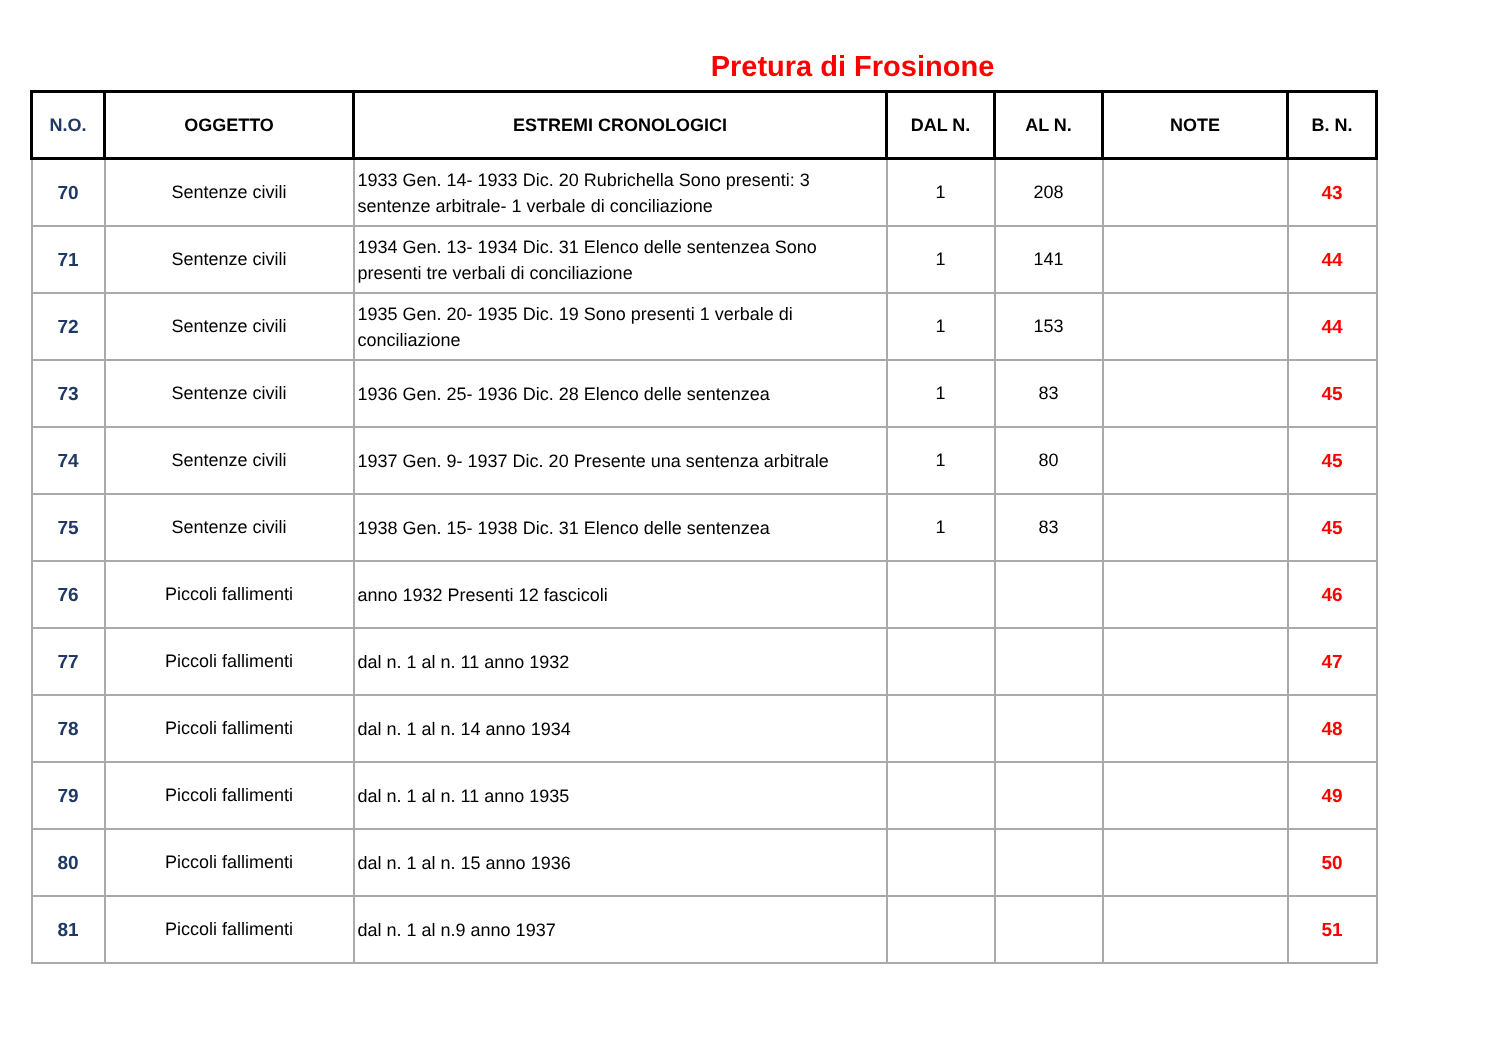Pretura di Frosinone
| N.O. | OGGETTO | ESTREMI CRONOLOGICI | DAL N. | AL N. | NOTE | B. N. |
| --- | --- | --- | --- | --- | --- | --- |
| 70 | Sentenze civili | 1933 Gen. 14- 1933 Dic. 20 Rubrichella Sono presenti: 3 sentenze arbitrale- 1 verbale di conciliazione | 1 | 208 | | 43 |
| 71 | Sentenze civili | 1934 Gen. 13- 1934 Dic. 31 Elenco delle sentenzea Sono presenti tre verbali di conciliazione | 1 | 141 | | 44 |
| 72 | Sentenze civili | 1935 Gen. 20- 1935 Dic. 19 Sono presenti 1 verbale di conciliazione | 1 | 153 | | 44 |
| 73 | Sentenze civili | 1936 Gen. 25- 1936 Dic. 28 Elenco delle sentenzea | 1 | 83 | | 45 |
| 74 | Sentenze civili | 1937 Gen. 9- 1937 Dic. 20 Presente una sentenza arbitrale | 1 | 80 | | 45 |
| 75 | Sentenze civili | 1938 Gen. 15- 1938 Dic. 31 Elenco delle sentenzea | 1 | 83 | | 45 |
| 76 | Piccoli fallimenti | anno 1932 Presenti 12 fascicoli | | | | 46 |
| 77 | Piccoli fallimenti | dal n. 1 al n. 11 anno 1932 | | | | 47 |
| 78 | Piccoli fallimenti | dal n. 1 al n. 14 anno 1934 | | | | 48 |
| 79 | Piccoli fallimenti | dal n. 1 al n. 11 anno 1935 | | | | 49 |
| 80 | Piccoli fallimenti | dal n. 1 al n. 15 anno 1936 | | | | 50 |
| 81 | Piccoli fallimenti | dal n. 1 al n.9 anno 1937 | | | | 51 |